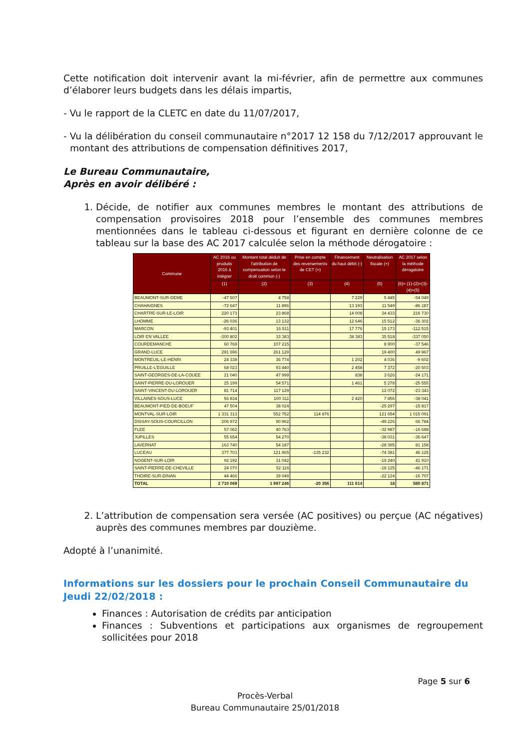Cette notification doit intervenir avant la mi-février, afin de permettre aux communes d’élaborer leurs budgets dans les délais impartis,
- Vu le rapport de la CLETC en date du 11/07/2017,
- Vu la délibération du conseil communautaire n°2017 12 158 du 7/12/2017 approuvant le montant des attributions de compensation définitives 2017,
Le Bureau Communautaire,
Après en avoir délibéré :
1. Décide, de notifier aux communes membres le montant des attributions de compensation provisoires 2018 pour l’ensemble des communes membres mentionnées dans le tableau ci-dessous et figurant en dernière colonne de ce tableau sur la base des AC 2017 calculée selon la méthode dérogatoire :
| Commune | AC 2016 ou produits 2016 à intégrer | Montant total déduit de l'attribution de compensation selon le droit commun (-) | Prise en compte des reversements de CET (+) | Financement du haut débit (-) | Neutralisation fiscale (+) | AC 2017 selon la méthode dérogatoire |
| --- | --- | --- | --- | --- | --- | --- |
| | (1) | (2) | (3) | (4) | (5) | (6)= (1)-(2)+(3)-(4)+(5) |
| BEAUMONT-SUR-DEME | -47 507 | 4 758 | | 7 229 | 5 445 | -54 049 |
| CHAHAIGNES | -72 647 | 11 896 | | 13 193 | 11 549 | -86 187 |
| CHARTRE-SUR-LE-LOIR | 220 173 | 23 868 | | 14 008 | 34 433 | 216 730 |
| LHOMME | -26 036 | 13 132 | | 12 646 | 15 512 | -36 302 |
| MARCON | -93 401 | 16 511 | | 17 776 | 15 173 | -112 515 |
| LOIR EN VALLEE | -300 802 | 33 383 | | 38 383 | 35 518 | -337 050 |
| COURDEMANCHE | 60 769 | 107 215 | | | 8 900 | -37 546 |
| GRAND-LUCE | 291 696 | 261 129 | | | 19 400 | 49 967 |
| MONTREUIL-LE-HENRI | 24 338 | 36 774 | | 1 202 | 4 036 | -9 602 |
| PRUILLE-L'EGUILLE | 68 023 | 93 440 | | 2 458 | 7 372 | -20 503 |
| SAINT-GEORGES-DE-LA-COUEE | 21 040 | 47 999 | | 838 | 3 626 | -24 171 |
| SAINT-PIERRE-DU-LOROUER | 25 199 | 54 571 | | 1 461 | 5 278 | -25 555 |
| SAINT-VINCENT-DU-LOROUER | 81 714 | 117 129 | | | 12 072 | -23 343 |
| VILLAINES-SOUS-LUCE | 56 834 | 100 311 | | 2 420 | 7 856 | -38 041 |
| BEAUMONT-PIED-DE-BOEUF | 47 504 | 38 024 | | | -25 297 | -15 817 |
| MONTVAL-SUR-LOIR | 1 331 313 | 552 752 | 114 876 | | 121 654 | 1 015 091 |
| DISSAY-SOUS-COURCILLON | 206 972 | 90 962 | | | -49 226 | 66 784 |
| FLEE | 57 062 | 40 763 | | | -32 987 | -16 688 |
| JUPILLES | 55 654 | 54 270 | | | -38 031 | -36 647 |
| LAVERNAT | 163 740 | 54 187 | | | -28 395 | 81 158 |
| LUCEAU | 377 703 | 121 965 | -135 232 | | -74 381 | 46 125 |
| NOGENT-SUR-LOIR | 92 192 | 31 042 | | | -19 240 | 41 910 |
| SAINT-PIERRE-DE-CHEVILLE | 24 070 | 52 116 | | | -18 125 | -46 171 |
| THOIRE-SUR-DINAN | 44 466 | 39 049 | | | -22 124 | -16 707 |
| TOTAL | 2 710 069 | 1 997 246 | -20 356 | 111 614 | 18 | 580 871 |
2. L’attribution de compensation sera versée (AC positives) ou perçue (AC négatives) auprès des communes membres par douzième.
Adopté à l’unanimité.
Informations sur les dossiers pour le prochain Conseil Communautaire du Jeudi 22/02/2018 :
Finances : Autorisation de crédits par anticipation
Finances : Subventions et participations aux organismes de regroupement sollicitées pour 2018
Page 5 sur 6
Procès-Verbal
Bureau Communautaire 25/01/2018